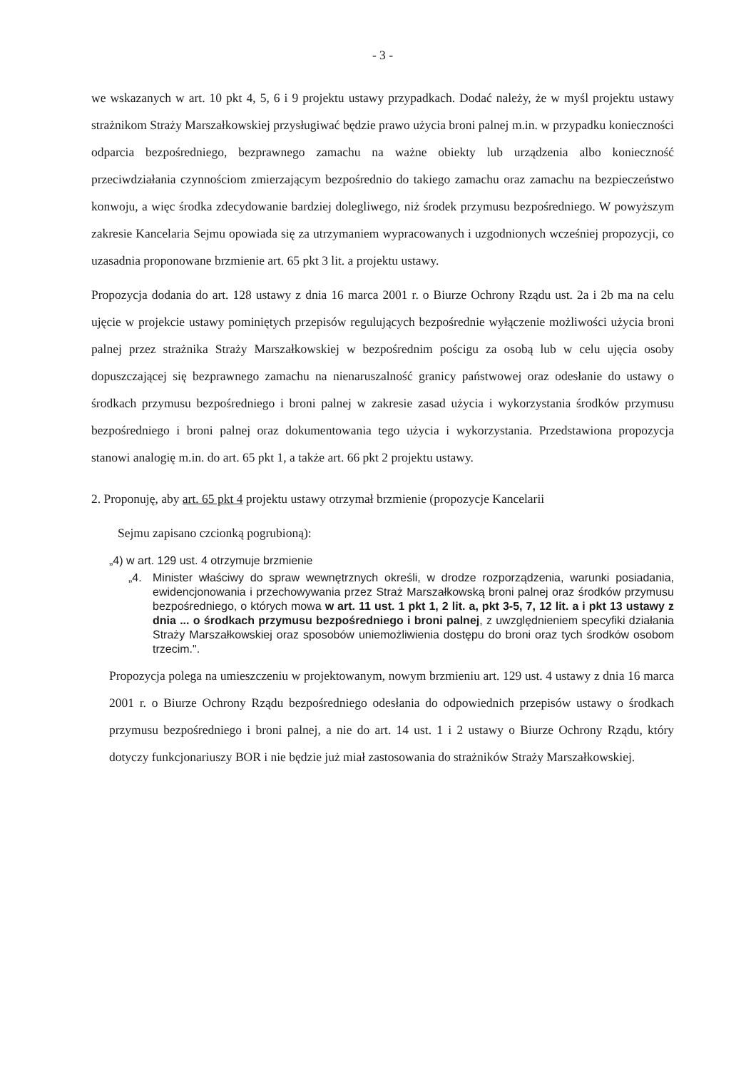- 3 -
we wskazanych w art. 10 pkt 4, 5, 6 i 9 projektu ustawy przypadkach. Dodać należy, że w myśl projektu ustawy strażnikom Straży Marszałkowskiej przysługiwać będzie prawo użycia broni palnej m.in. w przypadku konieczności odparcia bezpośredniego, bezprawnego zamachu na ważne obiekty lub urządzenia albo konieczność przeciwdziałania czynnościom zmierzającym bezpośrednio do takiego zamachu oraz zamachu na bezpieczeństwo konwoju, a więc środka zdecydowanie bardziej dolegliwego, niż środek przymusu bezpośredniego. W powyższym zakresie Kancelaria Sejmu opowiada się za utrzymaniem wypracowanych i uzgodnionych wcześniej propozycji, co uzasadnia proponowane brzmienie art. 65 pkt 3 lit. a projektu ustawy.
Propozycja dodania do art. 128 ustawy z dnia 16 marca 2001 r. o Biurze Ochrony Rządu ust. 2a i 2b ma na celu ujęcie w projekcie ustawy pominiętych przepisów regulujących bezpośrednie wyłączenie możliwości użycia broni palnej przez strażnika Straży Marszałkowskiej w bezpośrednim pościgu za osobą lub w celu ujęcia osoby dopuszczającej się bezprawnego zamachu na nienaruszalność granicy państwowej oraz odesłanie do ustawy o środkach przymusu bezpośredniego i broni palnej w zakresie zasad użycia i wykorzystania środków przymusu bezpośredniego i broni palnej oraz dokumentowania tego użycia i wykorzystania. Przedstawiona propozycja stanowi analogię m.in. do art. 65 pkt 1, a także art. 66 pkt 2 projektu ustawy.
2. Proponuję, aby art. 65 pkt 4 projektu ustawy otrzymał brzmienie (propozycje Kancelarii
Sejmu zapisano czcionką pogrubioną):
„4) w art. 129 ust. 4 otrzymuje brzmienie
„4. Minister właściwy do spraw wewnętrznych określi, w drodze rozporządzenia, warunki posiadania, ewidencjonowania i przechowywania przez Straż Marszałkowską broni palnej oraz środków przymusu bezpośredniego, o których mowa w art. 11 ust. 1 pkt 1, 2 lit. a, pkt 3-5, 7, 12 lit. a i pkt 13 ustawy z dnia ... o środkach przymusu bezpośredniego i broni palnej, z uwzględnieniem specyfiki działania Straży Marszałkowskiej oraz sposobów uniemożliwienia dostępu do broni oraz tych środków osobom trzecim.".
Propozycja polega na umieszczeniu w projektowanym, nowym brzmieniu art. 129 ust. 4 ustawy z dnia 16 marca 2001 r. o Biurze Ochrony Rządu bezpośredniego odesłania do odpowiednich przepisów ustawy o środkach przymusu bezpośredniego i broni palnej, a nie do art. 14 ust. 1 i 2 ustawy o Biurze Ochrony Rządu, który dotyczy funkcjonariuszy BOR i nie będzie już miał zastosowania do strażników Straży Marszałkowskiej.